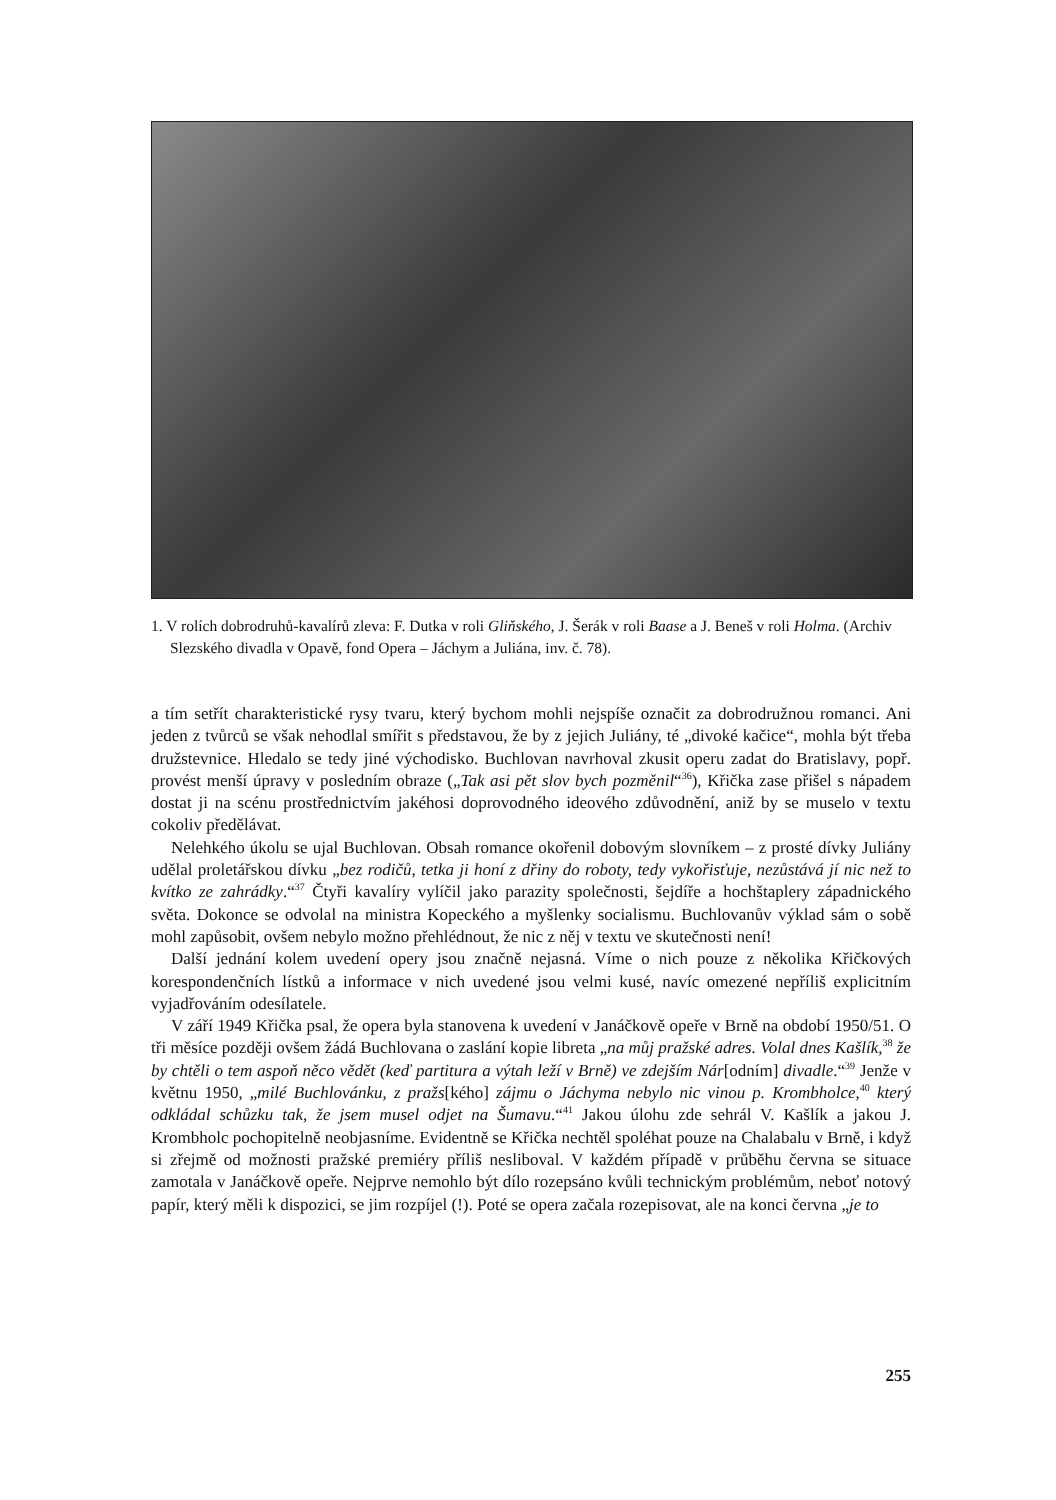1. V rolích dobrodruhů-kavalírů zleva: F. Dutka v roli Gliňského, J. Šerák v roli Baase a J. Beneš v roli Holma. (Archiv Slezského divadla v Opavě, fond Opera – Jáchym a Juliána, inv. č. 78).
a tím setřít charakteristické rysy tvaru, který bychom mohli nejspíše označit za dobrodružnou romanci. Ani jeden z tvůrců se však nehodlal smířit s představou, že by z jejich Juliány, té „divoké kačice“, mohla být třeba družstevnice. Hledalo se tedy jiné východisko. Buchlovan navrhoval zkusit operu zadat do Bratislavy, popř. provést menší úpravy v posledním obraze („Tak asi pět slov bych pozměnil“<sup>36</sup>), Křička zase přišel s nápadem dostat ji na scénu prostřednictvím jakéhosi doprovodného ideového zdůvodnění, aniž by se muselo v textu cokoliv předělávat.
Nelehkého úkolu se ujal Buchlovan. Obsah romance okořenil dobovým slovníkem – z prosté dívky Juliány udělal proletářskou dívku „bez rodičů, tetka ji honí z dřiny do roboty, tedy vykořisťuje, nezůstává jí nic než to kvítko ze zahrádky.“<sup>37</sup> Čtyři kavalíry vylíčil jako parazity společnosti, šejdíře a hochštaplery západnického světa. Dokonce se odvolal na ministra Kopeckého a myšlenky socialismu. Buchlovanův výklad sám o sobě mohl zapůsobit, ovšem nebylo možno přehlédnout, že nic z něj v textu ve skutečnosti není!
Další jednání kolem uvedení opery jsou značně nejasná. Víme o nich pouze z několika Křičkových korespondenčních lístků a informace v nich uvedené jsou velmi kusé, navíc omezené nepříliš explicitním vyjadřováním odesílatele.
V září 1949 Křička psal, že opera byla stanovena k uvedení v Janáčkově opeře v Brně na období 1950/51. O tři měsíce později ovšem žádá Buchlovana o zaslání kopie libreta „na můj pražské adres. Volal dnes Kašlík,<sup>38</sup> že by chtěli o tem aspoň něco vědět (keď partitura a výtah leží v Brně) ve zdejším Nár[odním] divadle.“<sup>39</sup> Jenže v květnu 1950, „milé Buchlovánku, z pražs[kého] zájmu o Jáchyma nebylo nic vinou p. Krombholce,<sup>40</sup> který odkládal schůzku tak, že jsem musel odjet na Šumavu.“<sup>41</sup> Jakou úlohu zde sehrál V. Kašlík a jakou J. Krombholc pochopitelně neobjasníme. Evidentně se Křička nechtěl spoléhat pouze na Chalabalu v Brně, i když si zřejmě od možnosti pražské premiéry příliš nesliboval. V každém případě v průběhu června se situace zamotala v Janáčkově opeře. Nejprve nemohlo být dílo rozepsáno kvůli technickým problémům, neboť notový papír, který měli k dispozici, se jim rozpíjel (!). Poté se opera začala rozepisovat, ale na konci června „je to
255